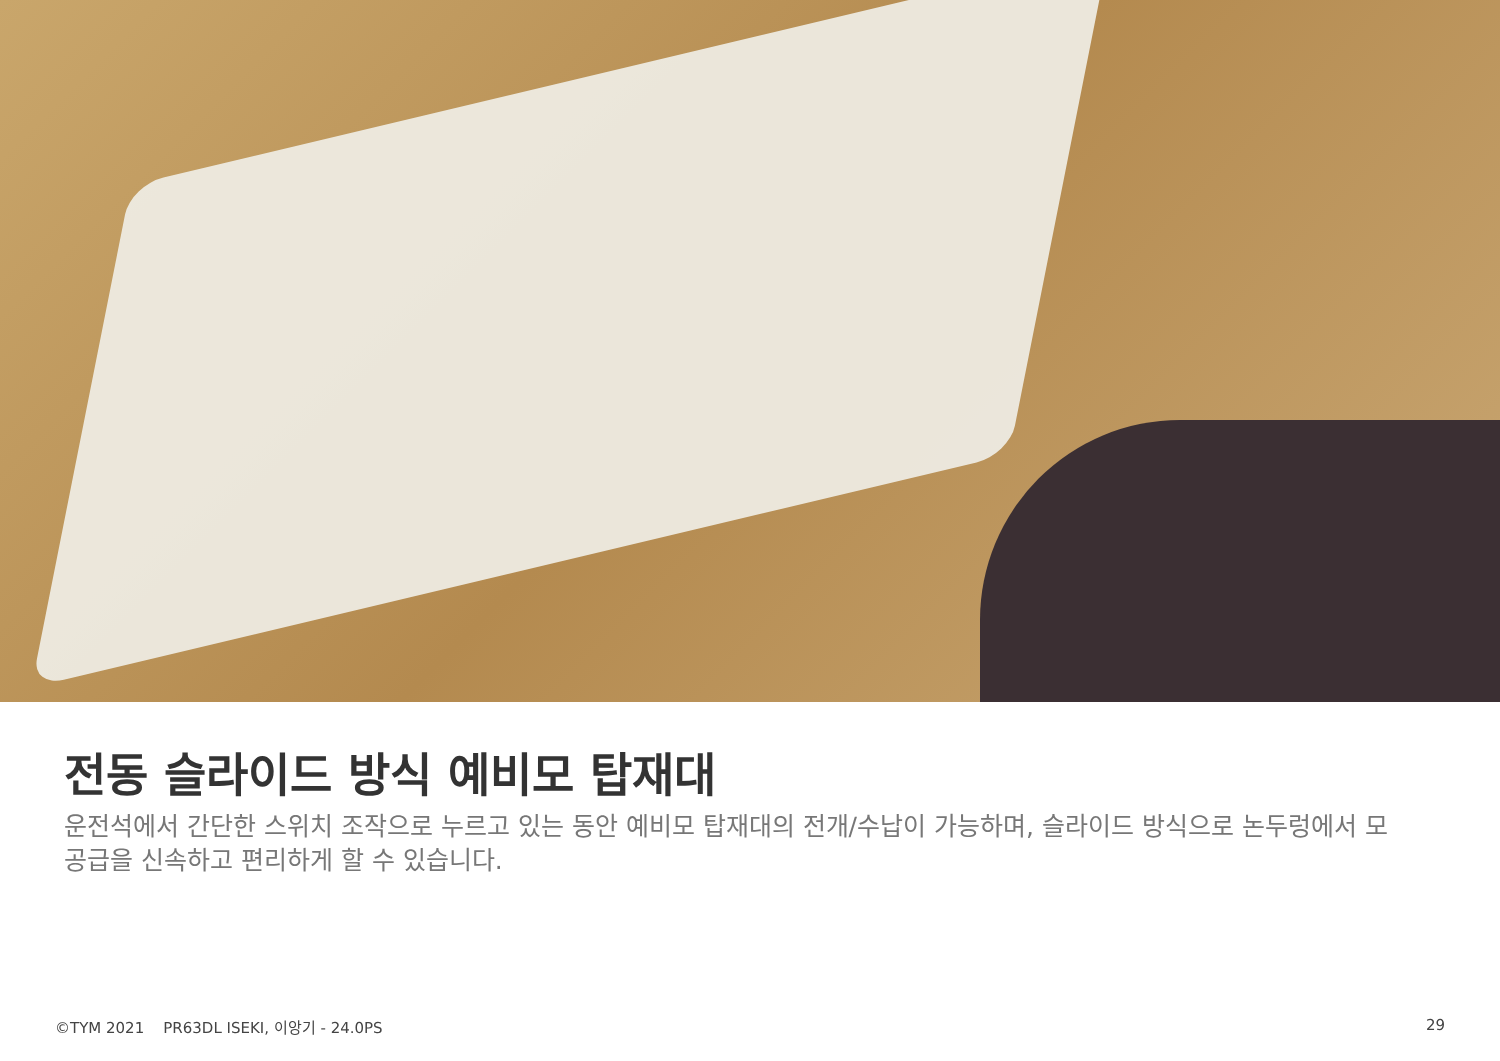전동 슬라이드 방식 예비모 탑재대
운전석에서 간단한 스위치 조작으로 누르고 있는 동안 예비모 탑재대의 전개/수납이 가능하며, 슬라이드 방식으로 논두렁에서 모 공급을 신속하고 편리하게 할 수 있습니다.
©TYM 2021 PR63DL ISEKI, 이앙기 - 24.0PS
29